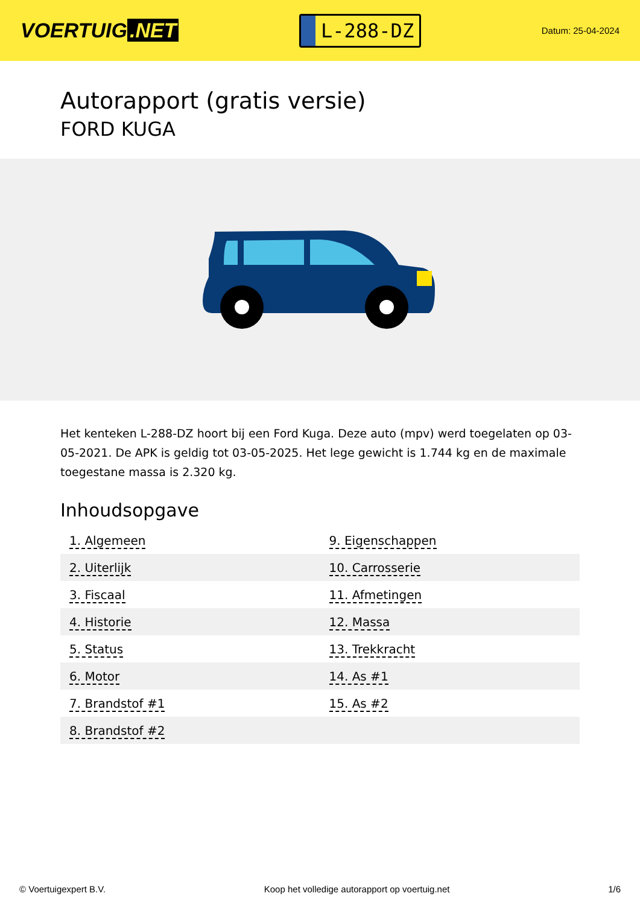VOERTUIG.NET
L-288-DZ
Datum: 25-04-2024
Autorapport (gratis versie)
FORD KUGA
Het kenteken L-288-DZ hoort bij een Ford Kuga. Deze auto (mpv) werd toegelaten op 03-05-2021. De APK is geldig tot 03-05-2025. Het lege gewicht is 1.744 kg en de maximale toegestane massa is 2.320 kg.
Inhoudsopgave
| 1. Algemeen | 9. Eigenschappen |
| 2. Uiterlijk | 10. Carrosserie |
| 3. Fiscaal | 11. Afmetingen |
| 4. Historie | 12. Massa |
| 5. Status | 13. Trekkracht |
| 6. Motor | 14. As #1 |
| 7. Brandstof #1 | 15. As #2 |
| 8. Brandstof #2 | |
© Voertuigexpert B.V. Koop het volledige autorapport op voertuig.net 1/6